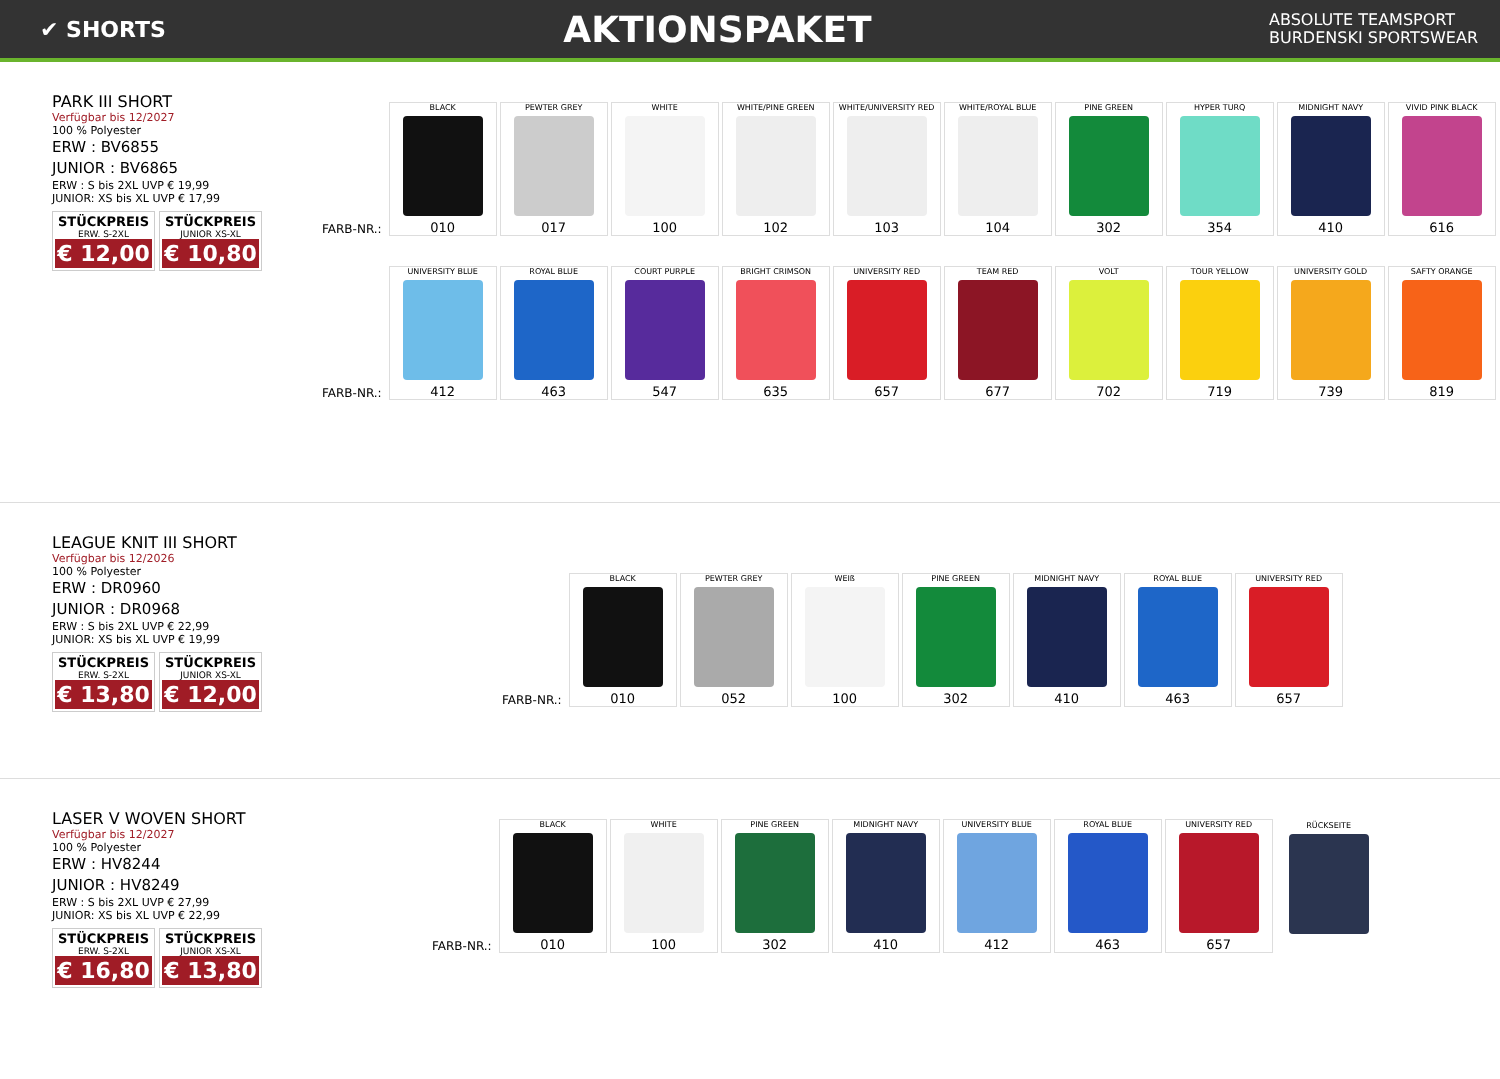✔ SHORTS
AKTIONSPAKET
ABSOLUTE TEAMSPORT
BURDENSKI SPORTSWEAR
PARK III SHORT
Verfügbar bis 12/2027
100 % Polyester
ERW : BV6855
JUNIOR : BV6865
ERW : S bis 2XL UVP € 19,99
JUNIOR: XS bis XL UVP € 17,99
STÜCKPREIS
ERW. S-2XL
€ 12,00
STÜCKPREIS
JUNIOR XS-XL
€ 10,80
FARB-NR.:
BLACK
010
PEWTER GREY
017
WHITE
100
WHITE/PINE GREEN
102
WHITE/UNIVERSITY RED
103
WHITE/ROYAL BLUE
104
PINE GREEN
302
HYPER TURQ
354
MIDNIGHT NAVY
410
VIVID PINK BLACK
616
FARB-NR.:
UNIVERSITY BLUE
412
ROYAL BLUE
463
COURT PURPLE
547
BRIGHT CRIMSON
635
UNIVERSITY RED
657
TEAM RED
677
VOLT
702
TOUR YELLOW
719
UNIVERSITY GOLD
739
SAFTY ORANGE
819
LEAGUE KNIT III SHORT
Verfügbar bis 12/2026
100 % Polyester
ERW : DR0960
JUNIOR : DR0968
ERW : S bis 2XL UVP € 22,99
JUNIOR: XS bis XL UVP € 19,99
STÜCKPREIS
ERW. S-2XL
€ 13,80
STÜCKPREIS
JUNIOR XS-XL
€ 12,00
FARB-NR.:
BLACK
010
PEWTER GREY
052
WEIß
100
PINE GREEN
302
MIDNIGHT NAVY
410
ROYAL BLUE
463
UNIVERSITY RED
657
LASER V WOVEN SHORT
Verfügbar bis 12/2027
100 % Polyester
ERW : HV8244
JUNIOR : HV8249
ERW : S bis 2XL UVP € 27,99
JUNIOR: XS bis XL UVP € 22,99
STÜCKPREIS
ERW. S-2XL
€ 16,80
STÜCKPREIS
JUNIOR XS-XL
€ 13,80
FARB-NR.:
BLACK
010
WHITE
100
PINE GREEN
302
MIDNIGHT NAVY
410
UNIVERSITY BLUE
412
ROYAL BLUE
463
UNIVERSITY RED
657
RÜCKSEITE